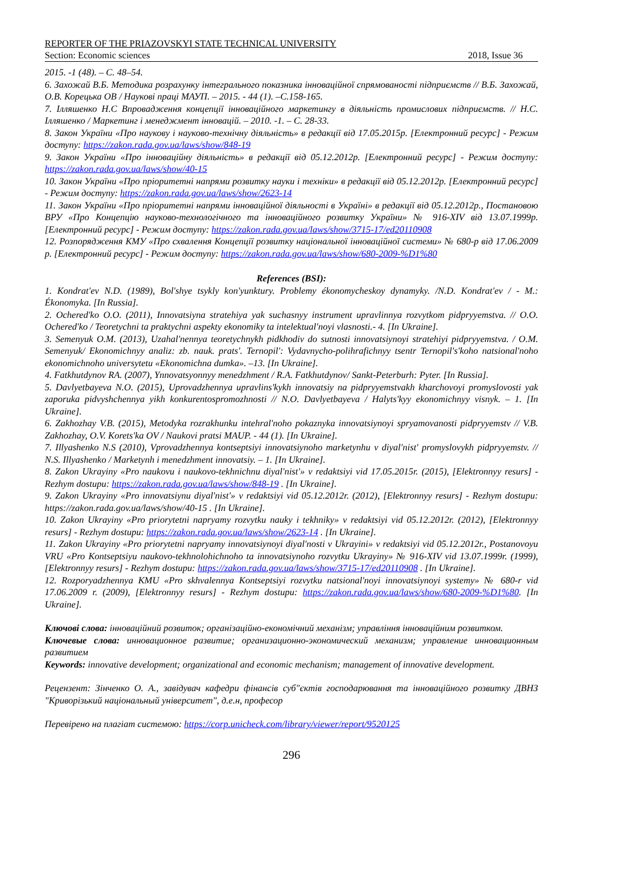REPORTER OF THE PRIAZOVSKYI STATE TECHNICAL UNIVERSITY
Section: Economic sciences 2018, Issue 36
2015. -1 (48). – С. 48–54.
6. Захожай В.Б. Методика розрахунку інтегрального показника інноваційної спрямованості підприємств // В.Б. Захожай, О.В. Корецька ОВ / Наукові праці МАУП. – 2015. - 44 (1). –С.158-165.
7. Ілляшенко Н.С Впровадження концепції інноваційного маркетингу в діяльність промислових підприємств. // Н.С. Ілляшенко / Маркетинг і менеджмент інновацій. – 2010. -1. – С. 28-33.
8. Закон України «Про наукову і науково-технічну діяльність» в редакції від 17.05.2015р. [Електронний ресурс] - Режим доступу: https://zakon.rada.gov.ua/laws/show/848-19
9. Закон України «Про інноваційну діяльність» в редакції від 05.12.2012р. [Електронний ресурс] - Режим доступу: https://zakon.rada.gov.ua/laws/show/40-15
10. Закон України «Про пріоритетні напрями розвитку науки і техніки» в редакції від 05.12.2012р. [Електронний ресурс] - Режим доступу: https://zakon.rada.gov.ua/laws/show/2623-14
11. Закон України «Про пріоритетні напрями інноваційної діяльності в Україні» в редакції від 05.12.2012р., Постановою ВРУ «Про Концепцію науково-технологічного та інноваційного розвитку України» № 916-XIV від 13.07.1999р. [Електронний ресурс] - Режим доступу: https://zakon.rada.gov.ua/laws/show/3715-17/ed20110908
12. Розпорядження КМУ «Про схвалення Концепції розвитку національної інноваційної системи» № 680-р від 17.06.2009 р. [Електронний ресурс] - Режим доступу: https://zakon.rada.gov.ua/laws/show/680-2009-%D1%80
References (BSI):
1. Kondrat'ev N.D. (1989), Bol'shye tsykly kon'yunktury. Problemy ékonomycheskoy dynamyky. /N.D. Kondrat'ev / - M.: Ékonomyka. [In Russia].
2. Ochered'ko O.O. (2011), Innovatsiyna stratehiya yak suchasnyy instrument upravlinnya rozvytkom pidpryyemstva. // O.O. Ochered'ko / Teoretychni ta praktychni aspekty ekonomiky ta intelektual'noyi vlasnosti.- 4. [In Ukraine].
3. Semenyuk O.M. (2013), Uzahal'nennya teoretychnykh pidkhodiv do sutnosti innovatsiynoyi stratehiyi pidpryyemstva. / O.M. Semenyuk/ Ekonomichnyy analiz: zb. nauk. prats'. Ternopil': Vydavnycho-polihrafichnyy tsentr Ternopil's'koho natsional'noho ekonomichnoho universytetu «Ekonomichna dumka». –13. [In Ukraine].
4. Fatkhutdynov RA. (2007), Ynnovatsyonnyy menedzhment / R.A. Fatkhutdynov/ Sankt-Peterburh: Pyter. [In Russia].
5. Davlyetbayeva N.O. (2015), Uprovadzhennya upravlins'kykh innovatsiy na pidpryyemstvakh kharchovoyi promyslovosti yak zaporuka pidvyshchennya yikh konkurentospromozhnosti // N.O. Davlyetbayeva / Halyts'kyy ekonomichnyy visnyk. – 1. [In Ukraine].
6. Zakhozhay V.B. (2015), Metodyka rozrakhunku intehral'noho pokaznyka innovatsiynoyi spryamovanosti pidpryyemstv // V.B. Zakhozhay, O.V. Korets'ka OV / Naukovi pratsi MAUP. - 44 (1). [In Ukraine].
7. Illyashenko N.S (2010), Vprovadzhennya kontseptsiyi innovatsiynoho marketynhu v diyal'nist' promyslovykh pidpryyemstv. // N.S. Illyashenko / Marketynh i menedzhment innovatsiy. – 1. [In Ukraine].
8. Zakon Ukrayiny «Pro naukovu i naukovo-tekhnichnu diyal'nist'» v redaktsiyi vid 17.05.2015r. (2015), [Elektronnyy resurs] - Rezhym dostupu: https://zakon.rada.gov.ua/laws/show/848-19 . [In Ukraine].
9. Zakon Ukrayiny «Pro innovatsiynu diyal'nist'» v redaktsiyi vid 05.12.2012r. (2012), [Elektronnyy resurs] - Rezhym dostupu: https://zakon.rada.gov.ua/laws/show/40-15 . [In Ukraine].
10. Zakon Ukrayiny «Pro priorytetni napryamy rozvytku nauky i tekhniky» v redaktsiyi vid 05.12.2012r. (2012), [Elektronnyy resurs] - Rezhym dostupu: https://zakon.rada.gov.ua/laws/show/2623-14 . [In Ukraine].
11. Zakon Ukrayiny «Pro priorytetni napryamy innovatsiynoyi diyal'nosti v Ukrayini» v redaktsiyi vid 05.12.2012r., Postanovoyu VRU «Pro Kontseptsiyu naukovo-tekhnolohichnoho ta innovatsiynoho rozvytku Ukrayiny» № 916-XIV vid 13.07.1999r. (1999), [Elektronnyy resurs] - Rezhym dostupu: https://zakon.rada.gov.ua/laws/show/3715-17/ed20110908 . [In Ukraine].
12. Rozporyadzhennya KMU «Pro skhvalennya Kontseptsiyi rozvytku natsional'noyi innovatsiynoyi systemy» № 680-r vid 17.06.2009 r. (2009), [Elektronnyy resurs] - Rezhym dostupu: https://zakon.rada.gov.ua/laws/show/680-2009-%D1%80. [In Ukraine].
Ключові слова: інноваційний розвиток; організаційно-економічний механізм; управління інноваційним розвитком.
Ключевые слова: инновационное развитие; организационно-экономический механизм; управление инновационным развитием
Keywords: innovative development; organizational and economic mechanism; management of innovative development.
Рецензент: Зінченко О. А., завідувач кафедри фінансів суб"єктів господарювання та інноваційного розвитку ДВНЗ "Криворізький національный університет", д.е.н, професор
Перевірено на плагіат системою: https://corp.unicheck.com/library/viewer/report/9520125
296